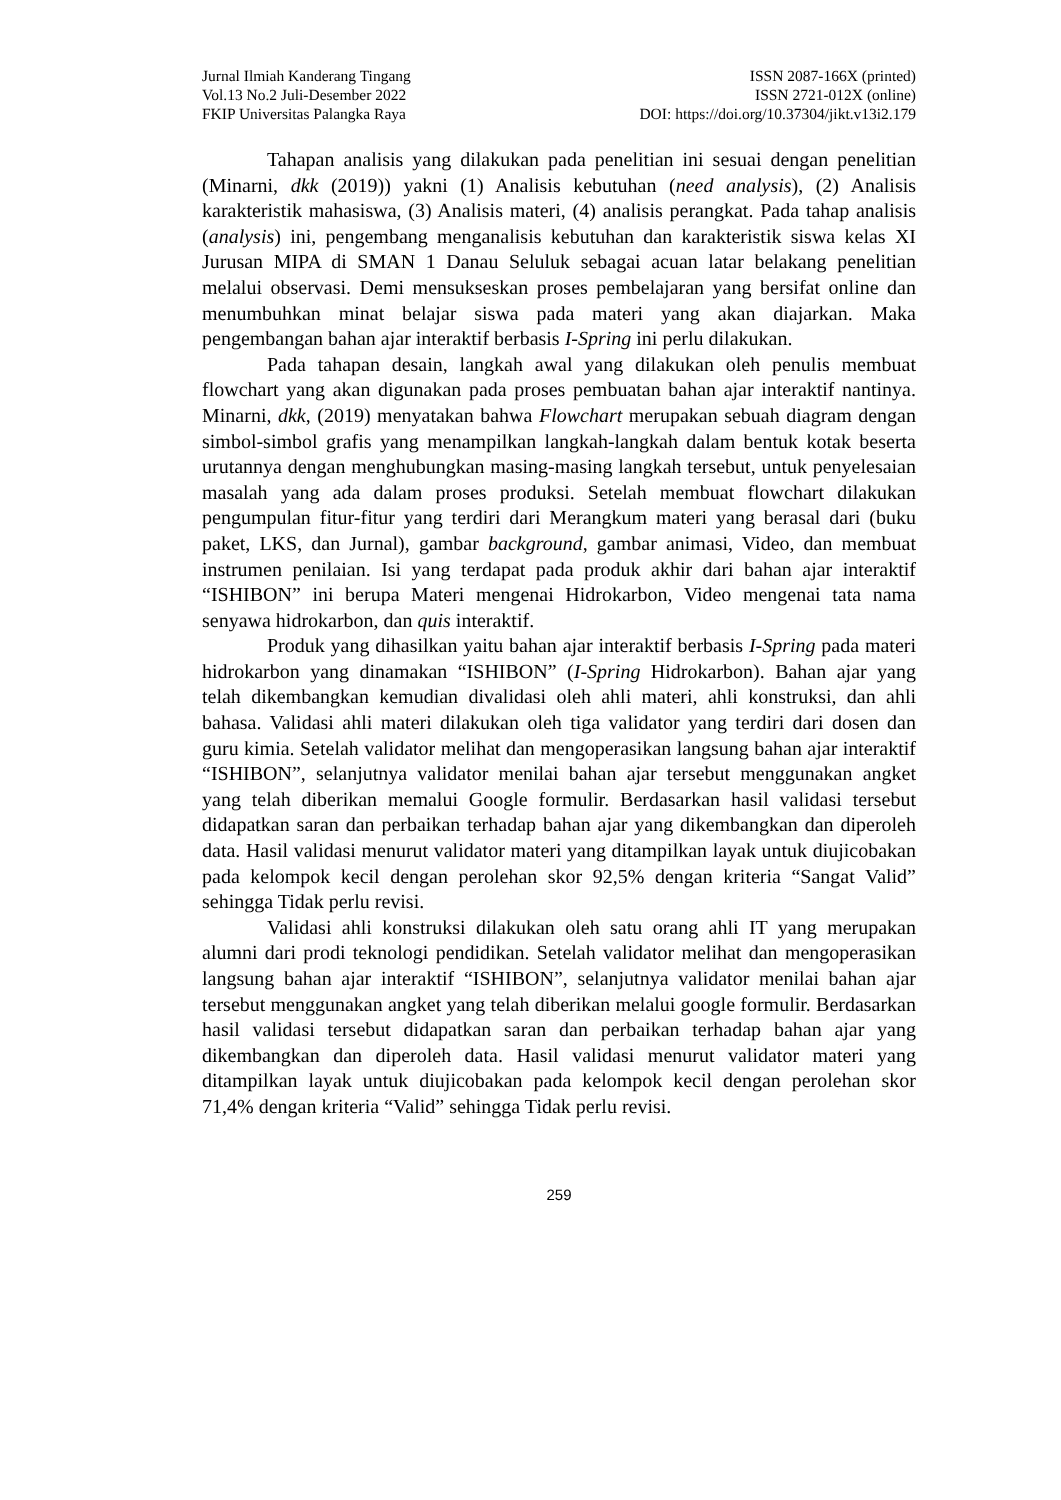Jurnal Ilmiah Kanderang Tingang
Vol.13 No.2 Juli-Desember 2022
FKIP Universitas Palangka Raya
ISSN 2087-166X (printed)
ISSN 2721-012X (online)
DOI: https://doi.org/10.37304/jikt.v13i2.179
Tahapan analisis yang dilakukan pada penelitian ini sesuai dengan penelitian (Minarni, dkk (2019)) yakni (1) Analisis kebutuhan (need analysis), (2) Analisis karakteristik mahasiswa, (3) Analisis materi, (4) analisis perangkat. Pada tahap analisis (analysis) ini, pengembang menganalisis kebutuhan dan karakteristik siswa kelas XI Jurusan MIPA di SMAN 1 Danau Seluluk sebagai acuan latar belakang penelitian melalui observasi. Demi mensukseskan proses pembelajaran yang bersifat online dan menumbuhkan minat belajar siswa pada materi yang akan diajarkan. Maka pengembangan bahan ajar interaktif berbasis I-Spring ini perlu dilakukan.
Pada tahapan desain, langkah awal yang dilakukan oleh penulis membuat flowchart yang akan digunakan pada proses pembuatan bahan ajar interaktif nantinya. Minarni, dkk, (2019) menyatakan bahwa Flowchart merupakan sebuah diagram dengan simbol-simbol grafis yang menampilkan langkah-langkah dalam bentuk kotak beserta urutannya dengan menghubungkan masing-masing langkah tersebut, untuk penyelesaian masalah yang ada dalam proses produksi. Setelah membuat flowchart dilakukan pengumpulan fitur-fitur yang terdiri dari Merangkum materi yang berasal dari (buku paket, LKS, dan Jurnal), gambar background, gambar animasi, Video, dan membuat instrumen penilaian. Isi yang terdapat pada produk akhir dari bahan ajar interaktif “ISHIBON” ini berupa Materi mengenai Hidrokarbon, Video mengenai tata nama senyawa hidrokarbon, dan quis interaktif.
Produk yang dihasilkan yaitu bahan ajar interaktif berbasis I-Spring pada materi hidrokarbon yang dinamakan “ISHIBON” (I-Spring Hidrokarbon). Bahan ajar yang telah dikembangkan kemudian divalidasi oleh ahli materi, ahli konstruksi, dan ahli bahasa. Validasi ahli materi dilakukan oleh tiga validator yang terdiri dari dosen dan guru kimia. Setelah validator melihat dan mengoperasikan langsung bahan ajar interaktif “ISHIBON”, selanjutnya validator menilai bahan ajar tersebut menggunakan angket yang telah diberikan memalui Google formulir. Berdasarkan hasil validasi tersebut didapatkan saran dan perbaikan terhadap bahan ajar yang dikembangkan dan diperoleh data. Hasil validasi menurut validator materi yang ditampilkan layak untuk diujicobakan pada kelompok kecil dengan perolehan skor 92,5% dengan kriteria “Sangat Valid” sehingga Tidak perlu revisi.
Validasi ahli konstruksi dilakukan oleh satu orang ahli IT yang merupakan alumni dari prodi teknologi pendidikan. Setelah validator melihat dan mengoperasikan langsung bahan ajar interaktif “ISHIBON”, selanjutnya validator menilai bahan ajar tersebut menggunakan angket yang telah diberikan melalui google formulir. Berdasarkan hasil validasi tersebut didapatkan saran dan perbaikan terhadap bahan ajar yang dikembangkan dan diperoleh data. Hasil validasi menurut validator materi yang ditampilkan layak untuk diujicobakan pada kelompok kecil dengan perolehan skor 71,4% dengan kriteria “Valid” sehingga Tidak perlu revisi.
259